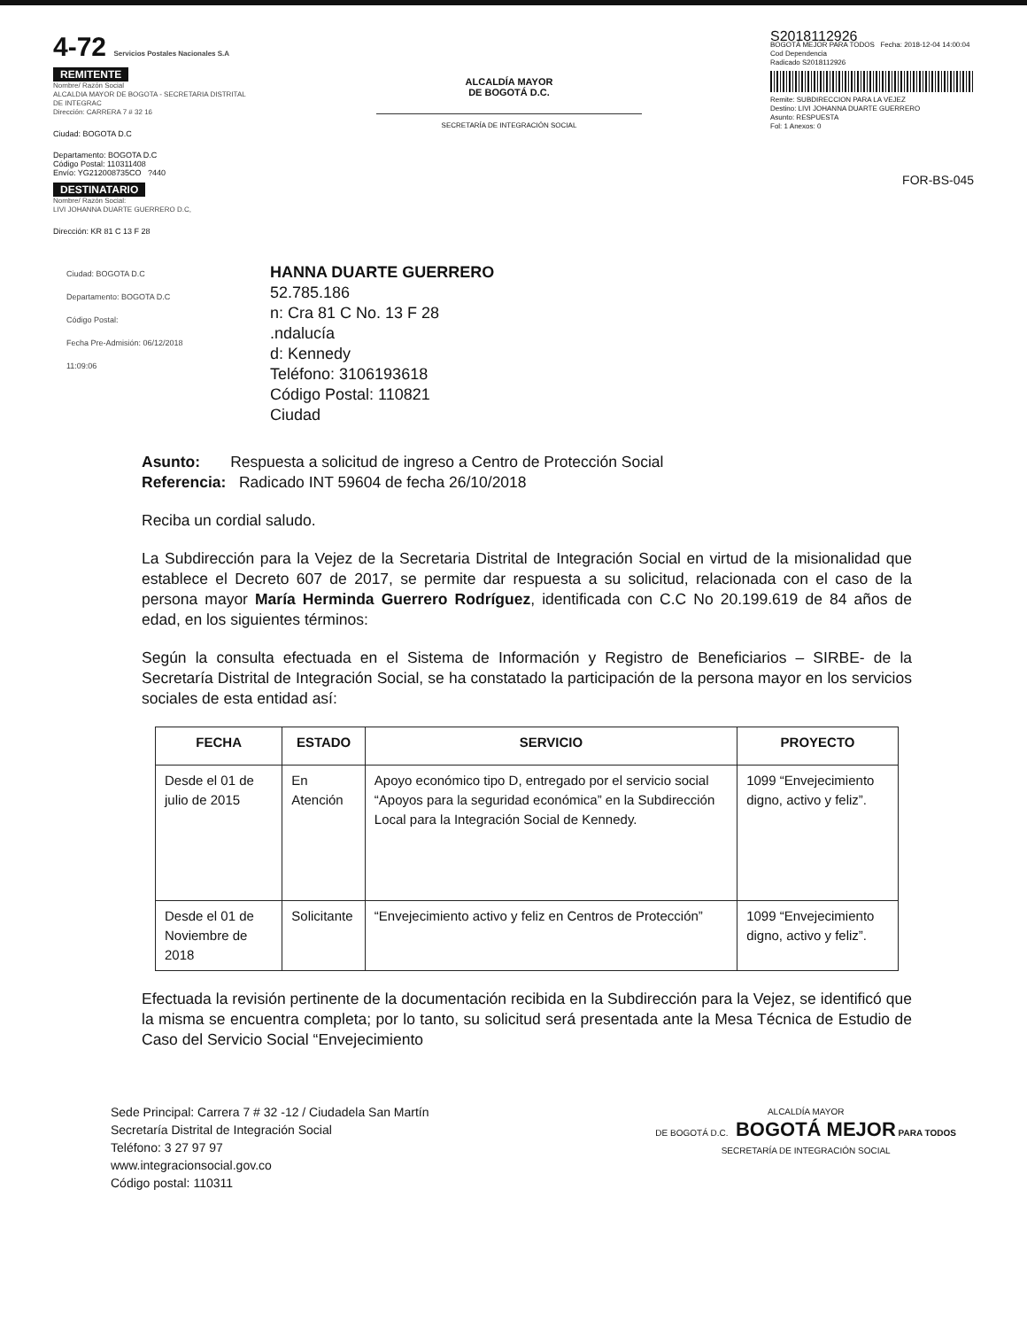4-72 Servicios Postales Nacionales S.A
REMITENTE
Nombre/ Razón Social
ALCALDIA MAYOR DE BOGOTA - SECRETARIA DISTRITAL DE INTEGRAC
Dirección: CARRERA 7 # 32 16
Ciudad: BOGOTA D.C
Departamento: BOGOTA D.C
Código Postal: 110311408
Envío: YG212008735CO ?440
DESTINATARIO
Nombre/ Razón Social:
LIVI JOHANNA DUARTE GUERRERO D.C,
Dirección: KR 81 C 13 F 28
ALCALDÍA MAYOR
DE BOGOTÁ D.C.
SECRETARÍA DE INTEGRACIÓN SOCIAL
S2018112926
BOGOTÁ MEJOR PARA TODOS Fecha: 2018-12-04 14:00:04
Cod Dependencia
Radicado S2018112926
Remite: SUBDIRECCION PARA LA VEJEZ
Destino: LIVI JOHANNA DUARTE GUERRERO
Asunto: RESPUESTA
Fol: 1 Anexos: 0
FOR-BS-045
Ciudad: BOGOTA D.C
Departamento: BOGOTA D.C
Código Postal:
Fecha Pre-Admisión: 06/12/2018 11:09:06
HANNA DUARTE GUERRERO
52.785.186
n: Cra 81 C No. 13 F 28
.ndalucía
d: Kennedy
Teléfono: 3106193618
Código Postal: 110821
Ciudad
Asunto: Respuesta a solicitud de ingreso a Centro de Protección Social
Referencia: Radicado INT 59604 de fecha 26/10/2018
Reciba un cordial saludo.
La Subdirección para la Vejez de la Secretaria Distrital de Integración Social en virtud de la misionalidad que establece el Decreto 607 de 2017, se permite dar respuesta a su solicitud, relacionada con el caso de la persona mayor María Herminda Guerrero Rodríguez, identificada con C.C No 20.199.619 de 84 años de edad, en los siguientes términos:
Según la consulta efectuada en el Sistema de Información y Registro de Beneficiarios – SIRBE- de la Secretaría Distrital de Integración Social, se ha constatado la participación de la persona mayor en los servicios sociales de esta entidad así:
| FECHA | ESTADO | SERVICIO | PROYECTO |
| --- | --- | --- | --- |
| Desde el 01 de julio de 2015 | En Atención | Apoyo económico tipo D, entregado por el servicio social “Apoyos para la seguridad económica” en la Subdirección Local para la Integración Social de Kennedy. | 1099 “Envejecimiento digno, activo y feliz”. |
| Desde el 01 de Noviembre de 2018 | Solicitante | “Envejecimiento activo y feliz en Centros de Protección” | 1099 “Envejecimiento digno, activo y feliz”. |
Efectuada la revisión pertinente de la documentación recibida en la Subdirección para la Vejez, se identificó que la misma se encuentra completa; por lo tanto, su solicitud será presentada ante la Mesa Técnica de Estudio de Caso del Servicio Social “Envejecimiento
Sede Principal: Carrera 7 # 32 -12 / Ciudadela San Martín
Secretaría Distrital de Integración Social
Teléfono: 3 27 97 97
www.integracionsocial.gov.co
Código postal: 110311
ALCALDÍA MAYOR
DE BOGOTÁ D.C. BOGOTÁ MEJOR PARA TODOS
SECRETARÍA DE INTEGRACIÓN SOCIAL